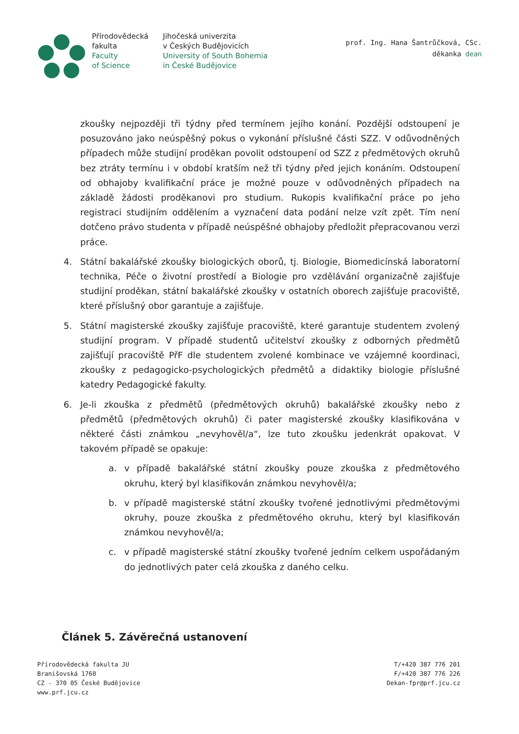Přírodovědecká
fakulta
Faculty
of Science
Jihočeská univerzita
v Českých Budějovicích
University of South Bohemia
in České Budějovice
prof. Ing. Hana Šantrůčková, CSc.
děkanka dean
zkoušky nejpozději tři týdny před termínem jejího konání. Pozdější odstoupení je posuzováno jako neúspěšný pokus o vykonání příslušné části SZZ. V odůvodněných případech může studijní proděkan povolit odstoupení od SZZ z předmětových okruhů bez ztráty termínu i v období kratším než tři týdny před jejich konáním. Odstoupení od obhajoby kvalifikační práce je možné pouze v odůvodněných případech na základě žádosti proděkanovi pro studium. Rukopis kvalifikační práce po jeho registraci studijním oddělením a vyznačení data podání nelze vzít zpět. Tím není dotčeno právo studenta v případě neúspěšné obhajoby předložit přepracovanou verzi práce.
4. Státní bakalářské zkoušky biologických oborů, tj. Biologie, Biomedicínská laboratorní technika, Péče o životní prostředí a Biologie pro vzdělávání organizačně zajišťuje studijní proděkan, státní bakalářské zkoušky v ostatních oborech zajišťuje pracoviště, které příslušný obor garantuje a zajišťuje.
5. Státní magisterské zkoušky zajišťuje pracoviště, které garantuje studentem zvolený studijní program. V případě studentů učitelství zkoušky z odborných předmětů zajišťují pracoviště PřF dle studentem zvolené kombinace ve vzájemné koordinaci, zkoušky z pedagogicko-psychologických předmětů a didaktiky biologie příslušné katedry Pedagogické fakulty.
6. Je-li zkouška z předmětů (předmětových okruhů) bakalářské zkoušky nebo z předmětů (předmětových okruhů) či pater magisterské zkoušky klasifikována v některé části známkou „nevyhověl/a“, lze tuto zkoušku jedenkrát opakovat. V takovém případě se opakuje:
a. v případě bakalářské státní zkoušky pouze zkouška z předmětového okruhu, který byl klasifikován známkou nevyhověl/a;
b. v případě magisterské státní zkoušky tvořené jednotlivými předmětovými okruhy, pouze zkouška z předmětového okruhu, který byl klasifikován známkou nevyhověl/a;
c. v případě magisterské státní zkoušky tvořené jedním celkem uspořádaným do jednotlivých pater celá zkouška z daného celku.
Článek 5. Závěrečná ustanovení
Přírodovědecká fakulta JU
Branišovská 1760
CZ - 370 05 České Budějovice
www.prf.jcu.cz
T/+420 387 776 201
F/+420 387 776 226
Dekan-fpr@prf.jcu.cz